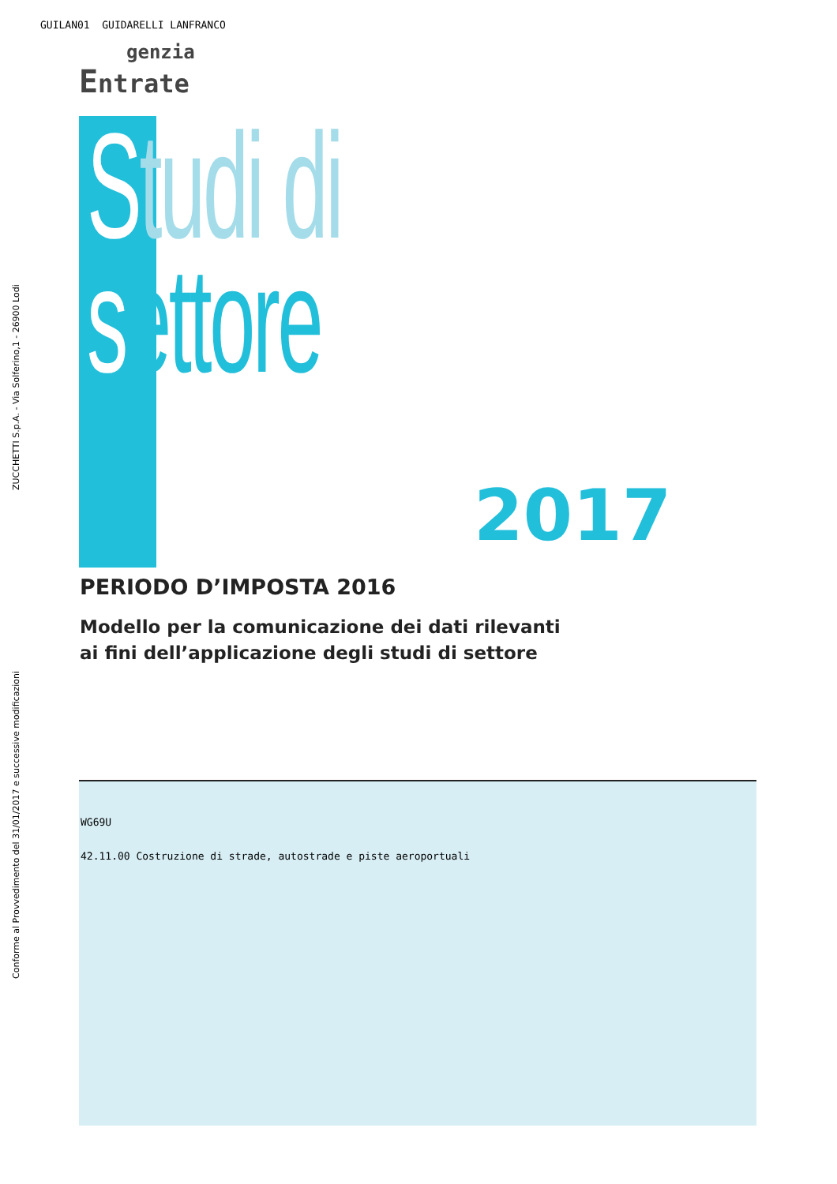GUILAN01 GUIDARELLI LANFRANCO
genzia
Entrate
Conforme al Provvedimento del 31/01/2017 e successive modificazioni ZUCCHETTI S.p.A. - Via Solferino,1 - 26900 Lodi
Studi di
settore
2017
PERIODO D’IMPOSTA 2016
Modello per la comunicazione dei dati rilevanti
ai fini dell’applicazione degli studi di settore
WG69U
42.11.00 Costruzione di strade, autostrade e piste aeroportuali